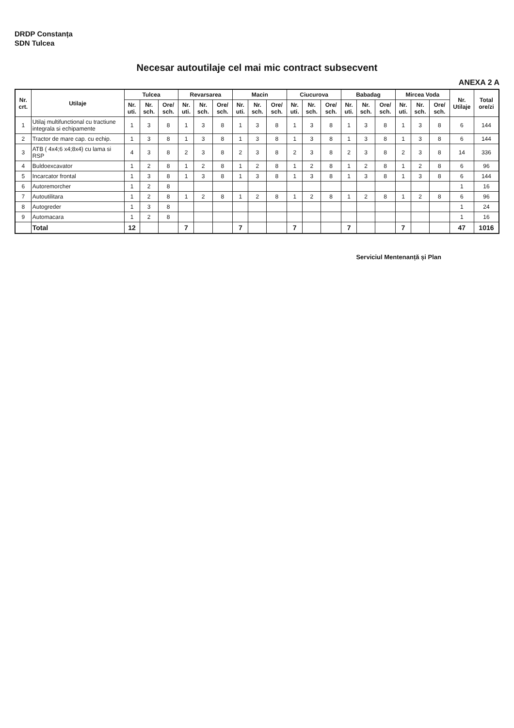DRDP Constanța
SDN Tulcea
Necesar autoutilaje cel mai mic contract subsecvent
ANEXA 2 A
| Nr. crt. | Utilaje | Tulcea | | | Revarsarea | | | Macin | | | Ciucurova | | | Babadag | | | Mircea Voda | | | Nr. Utilaje | Total ore/zi |
| --- | --- | --- | --- | --- | --- | --- | --- | --- | --- | --- | --- | --- | --- | --- | --- | --- | --- | --- | --- | --- | --- |
| | | Nr. uti. | Nr. sch. | Ore/ sch. | Nr. uti. | Nr. sch. | Ore/ sch. | Nr. uti. | Nr. sch. | Ore/ sch. | Nr. uti. | Nr. sch. | Ore/ sch. | Nr. uti. | Nr. sch. | Ore/ sch. | Nr. uti. | Nr. sch. | Ore/ sch. | | |
| 1 | Utilaj multifunctional cu tractiune integrala si echipamente | 1 | 3 | 8 | 1 | 3 | 8 | 1 | 3 | 8 | 1 | 3 | 8 | 1 | 3 | 8 | 1 | 3 | 8 | 6 | 144 |
| 2 | Tractor de mare cap. cu echip. | 1 | 3 | 8 | 1 | 3 | 8 | 1 | 3 | 8 | 1 | 3 | 8 | 1 | 3 | 8 | 1 | 3 | 8 | 6 | 144 |
| 3 | ATB ( 4x4;6 x4;8x4) cu lama si RSP | 4 | 3 | 8 | 2 | 3 | 8 | 2 | 3 | 8 | 2 | 3 | 8 | 2 | 3 | 8 | 2 | 3 | 8 | 14 | 336 |
| 4 | Buldoexcavator | 1 | 2 | 8 | 1 | 2 | 8 | 1 | 2 | 8 | 1 | 2 | 8 | 1 | 2 | 8 | 1 | 2 | 8 | 6 | 96 |
| 5 | Incarcator frontal | 1 | 3 | 8 | 1 | 3 | 8 | 1 | 3 | 8 | 1 | 3 | 8 | 1 | 3 | 8 | 1 | 3 | 8 | 6 | 144 |
| 6 | Autoremorcher | 1 | 2 | 8 | | | | | | | | | | | | | | | | 1 | 16 |
| 7 | Autoutilitara | 1 | 2 | 8 | 1 | 2 | 8 | 1 | 2 | 8 | 1 | 2 | 8 | 1 | 2 | 8 | 1 | 2 | 8 | 6 | 96 |
| 8 | Autogreder | 1 | 3 | 8 | | | | | | | | | | | | | | | | 1 | 24 |
| 9 | Automacara | 1 | 2 | 8 | | | | | | | | | | | | | | | | 1 | 16 |
| | Total | 12 | | | 7 | | | 7 | | | 7 | | | 7 | | | 7 | | | 47 | 1016 |
Serviciul Mentenanță și Plan